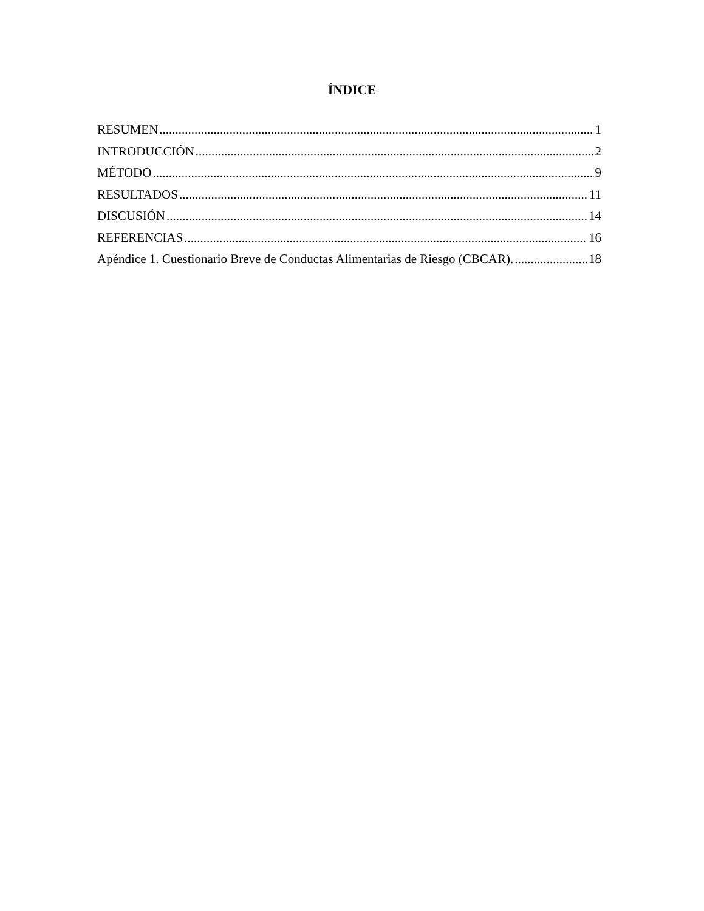ÍNDICE
RESUMEN 1
INTRODUCCIÓN 2
MÉTODO 9
RESULTADOS 11
DISCUSIÓN 14
REFERENCIAS 16
Apéndice 1. Cuestionario Breve de Conductas Alimentarias de Riesgo (CBCAR). 18